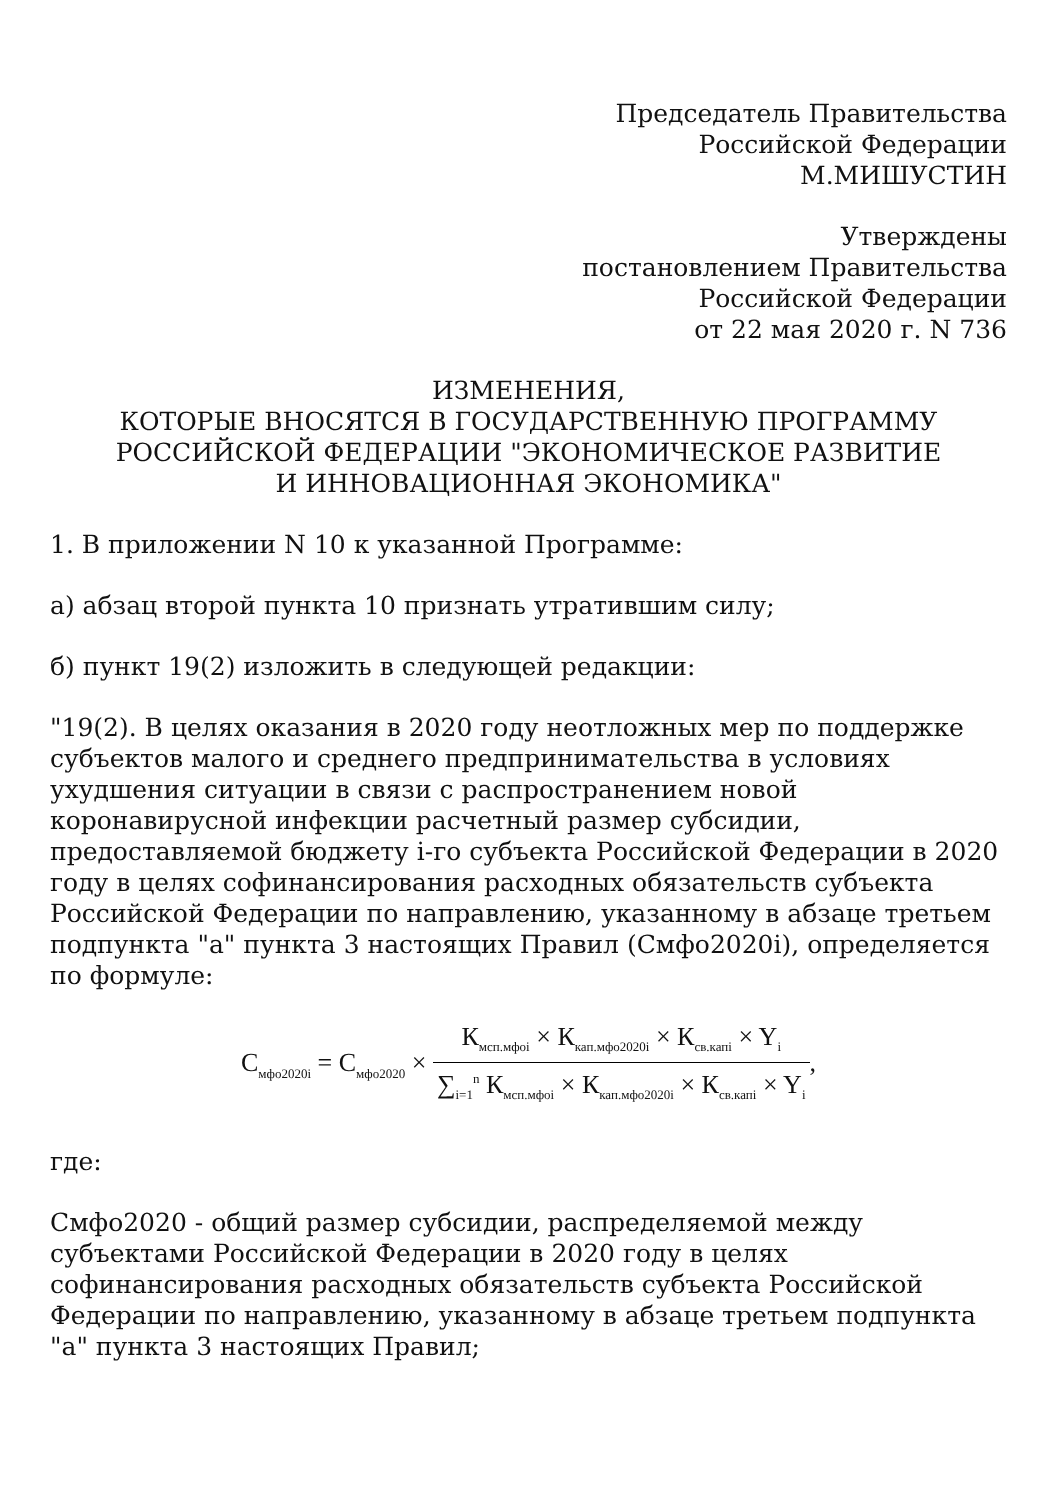Председатель Правительства
Российской Федерации
М.МИШУСТИН
Утверждены
постановлением Правительства
Российской Федерации
от 22 мая 2020 г. N 736
ИЗМЕНЕНИЯ,
КОТОРЫЕ ВНОСЯТСЯ В ГОСУДАРСТВЕННУЮ ПРОГРАММУ
РОССИЙСКОЙ ФЕДЕРАЦИИ "ЭКОНОМИЧЕСКОЕ РАЗВИТИЕ
И ИННОВАЦИОННАЯ ЭКОНОМИКА"
1. В приложении N 10 к указанной Программе:
а) абзац второй пункта 10 признать утратившим силу;
б) пункт 19(2) изложить в следующей редакции:
"19(2). В целях оказания в 2020 году неотложных мер по поддержке субъектов малого и среднего предпринимательства в условиях ухудшения ситуации в связи с распространением новой коронавирусной инфекции расчетный размер субсидии, предоставляемой бюджету i-го субъекта Российской Федерации в 2020 году в целях софинансирования расходных обязательств субъекта Российской Федерации по направлению, указанному в абзаце третьем подпункта "а" пункта 3 настоящих Правил (Смфо2020i), определяется по формуле:
С<sub>мфо2020i</sub> = С<sub>мфо2020</sub> × К<sub>мсп.мфоi</sub> × К<sub>кап.мфо2020i</sub> × К<sub>св.капi</sub> × Y<sub>i</sub> ∑<sub>i=1</sub><sup>n</sup> К<sub>мсп.мфоi</sub> × К<sub>кап.мфо2020i</sub> × К<sub>св.капi</sub> × Y<sub>i</sub>,
где:
Смфо2020 - общий размер субсидии, распределяемой между субъектами Российской Федерации в 2020 году в целях софинансирования расходных обязательств субъекта Российской Федерации по направлению, указанному в абзаце третьем подпункта "а" пункта 3 настоящих Правил;